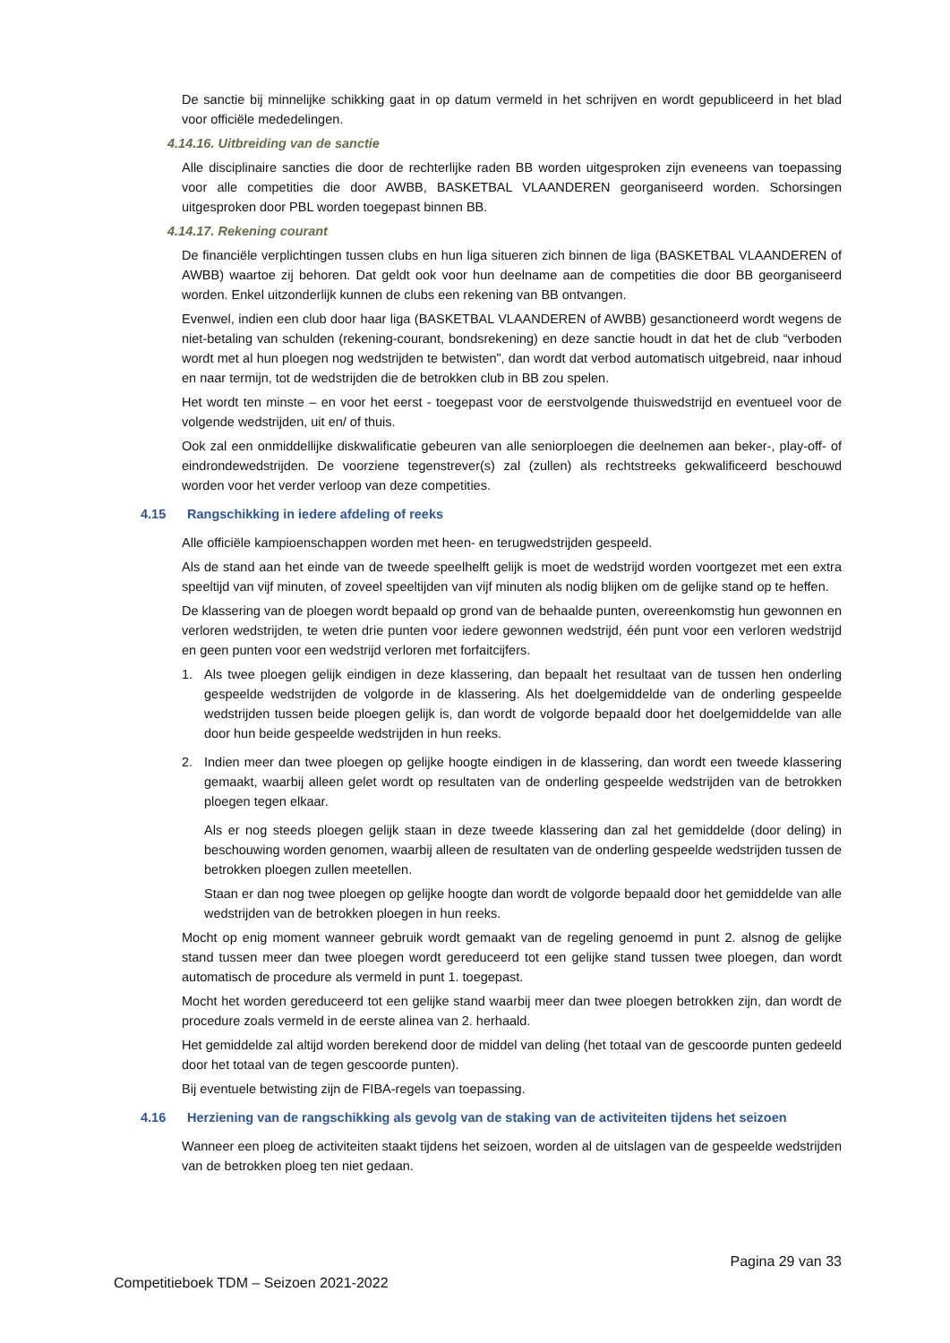De sanctie bij minnelijke schikking gaat in op datum vermeld in het schrijven en wordt gepubliceerd in het blad voor officiële mededelingen.
4.14.16. Uitbreiding van de sanctie
Alle disciplinaire sancties die door de rechterlijke raden BB worden uitgesproken zijn eveneens van toepassing voor alle competities die door AWBB, BASKETBAL VLAANDEREN georganiseerd worden. Schorsingen uitgesproken door PBL worden toegepast binnen BB.
4.14.17. Rekening courant
De financiële verplichtingen tussen clubs en hun liga situeren zich binnen de liga (BASKETBAL VLAANDEREN of AWBB) waartoe zij behoren. Dat geldt ook voor hun deelname aan de competities die door BB georganiseerd worden. Enkel uitzonderlijk kunnen de clubs een rekening van BB ontvangen.
Evenwel, indien een club door haar liga (BASKETBAL VLAANDEREN of AWBB) gesanctioneerd wordt wegens de niet-betaling van schulden (rekening-courant, bondsrekening) en deze sanctie houdt in dat het de club “verboden wordt met al hun ploegen nog wedstrijden te betwisten”, dan wordt dat verbod automatisch uitgebreid, naar inhoud en naar termijn, tot de wedstrijden die de betrokken club in BB zou spelen.
Het wordt ten minste – en voor het eerst - toegepast voor de eerstvolgende thuiswedstrijd en eventueel voor de volgende wedstrijden, uit en/ of thuis.
Ook zal een onmiddellijke diskwalificatie gebeuren van alle seniorploegen die deelnemen aan beker-, play-off- of eindrondewedstrijden. De voorziene tegenstrever(s) zal (zullen) als rechtstreeks gekwalificeerd beschouwd worden voor het verder verloop van deze competities.
4.15 Rangschikking in iedere afdeling of reeks
Alle officiële kampioenschappen worden met heen- en terugwedstrijden gespeeld.
Als de stand aan het einde van de tweede speelhelft gelijk is moet de wedstrijd worden voortgezet met een extra speeltijd van vijf minuten, of zoveel speeltijden van vijf minuten als nodig blijken om de gelijke stand op te heffen.
De klassering van de ploegen wordt bepaald op grond van de behaalde punten, overeenkomstig hun gewonnen en verloren wedstrijden, te weten drie punten voor iedere gewonnen wedstrijd, één punt voor een verloren wedstrijd en geen punten voor een wedstrijd verloren met forfaitcijfers.
1. Als twee ploegen gelijk eindigen in deze klassering, dan bepaalt het resultaat van de tussen hen onderling gespeelde wedstrijden de volgorde in de klassering. Als het doelgemiddelde van de onderling gespeelde wedstrijden tussen beide ploegen gelijk is, dan wordt de volgorde bepaald door het doelgemiddelde van alle door hun beide gespeelde wedstrijden in hun reeks.
2. Indien meer dan twee ploegen op gelijke hoogte eindigen in de klassering, dan wordt een tweede klassering gemaakt, waarbij alleen gelet wordt op resultaten van de onderling gespeelde wedstrijden van de betrokken ploegen tegen elkaar.
Als er nog steeds ploegen gelijk staan in deze tweede klassering dan zal het gemiddelde (door deling) in beschouwing worden genomen, waarbij alleen de resultaten van de onderling gespeelde wedstrijden tussen de betrokken ploegen zullen meetellen.
Staan er dan nog twee ploegen op gelijke hoogte dan wordt de volgorde bepaald door het gemiddelde van alle wedstrijden van de betrokken ploegen in hun reeks.
Mocht op enig moment wanneer gebruik wordt gemaakt van de regeling genoemd in punt 2. alsnog de gelijke stand tussen meer dan twee ploegen wordt gereduceerd tot een gelijke stand tussen twee ploegen, dan wordt automatisch de procedure als vermeld in punt 1. toegepast.
Mocht het worden gereduceerd tot een gelijke stand waarbij meer dan twee ploegen betrokken zijn, dan wordt de procedure zoals vermeld in de eerste alinea van 2. herhaald.
Het gemiddelde zal altijd worden berekend door de middel van deling (het totaal van de gescoorde punten gedeeld door het totaal van de tegen gescoorde punten).
Bij eventuele betwisting zijn de FIBA-regels van toepassing.
4.16 Herziening van de rangschikking als gevolg van de staking van de activiteiten tijdens het seizoen
Wanneer een ploeg de activiteiten staakt tijdens het seizoen, worden al de uitslagen van de gespeelde wedstrijden van de betrokken ploeg ten niet gedaan.
Pagina 29 van 33
Competitieboek TDM – Seizoen 2021-2022